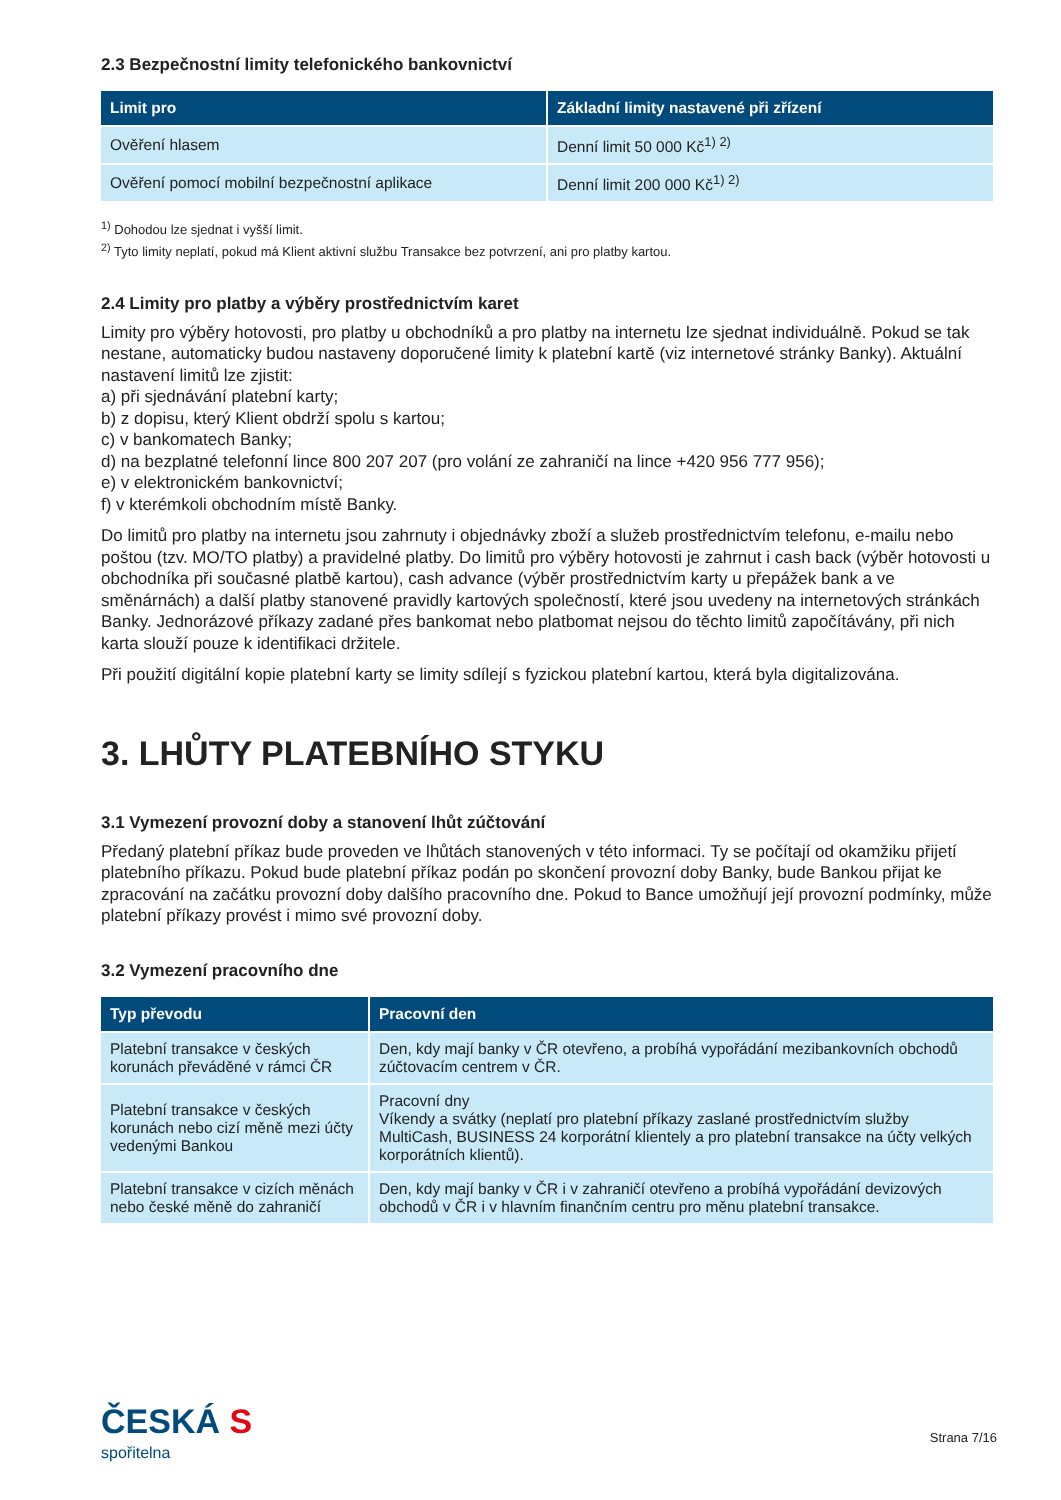2.3 Bezpečnostní limity telefonického bankovnictví
| Limit pro | Základní limity nastavené při zřízení |
| --- | --- |
| Ověření hlasem | Denní limit 50 000 Kč<sup>1) 2)</sup> |
| Ověření pomocí mobilní bezpečnostní aplikace | Denní limit 200 000 Kč<sup>1) 2)</sup> |
<sup>1)</sup> Dohodou lze sjednat i vyšší limit.
<sup>2)</sup> Tyto limity neplatí, pokud má Klient aktivní službu Transakce bez potvrzení, ani pro platby kartou.
2.4 Limity pro platby a výběry prostřednictvím karet
Limity pro výběry hotovosti, pro platby u obchodníků a pro platby na internetu lze sjednat individuálně. Pokud se tak nestane, automaticky budou nastaveny doporučené limity k platební kartě (viz internetové stránky Banky). Aktuální nastavení limitů lze zjistit:
a) při sjednávání platební karty;
b) z dopisu, který Klient obdrží spolu s kartou;
c) v bankomatech Banky;
d) na bezplatné telefonní lince 800 207 207 (pro volání ze zahraničí na lince +420 956 777 956);
e) v elektronickém bankovnictví;
f) v kterémkoli obchodním místě Banky.
Do limitů pro platby na internetu jsou zahrnuty i objednávky zboží a služeb prostřednictvím telefonu, e-mailu nebo poštou (tzv. MO/TO platby) a pravidelné platby. Do limitů pro výběry hotovosti je zahrnut i cash back (výběr hotovosti u obchodníka při současné platbě kartou), cash advance (výběr prostřednictvím karty u přepážek bank a ve směnárnách) a další platby stanovené pravidly kartových společností, které jsou uvedeny na internetových stránkách Banky. Jednorázové příkazy zadané přes bankomat nebo platbomat nejsou do těchto limitů započítávány, při nich karta slouží pouze k identifikaci držitele.
Při použití digitální kopie platební karty se limity sdílejí s fyzickou platební kartou, která byla digitalizována.
3. LHŮTY PLATEBNÍHO STYKU
3.1 Vymezení provozní doby a stanovení lhůt zúčtování
Předaný platební příkaz bude proveden ve lhůtách stanovených v této informaci. Ty se počítají od okamžiku přijetí platebního příkazu. Pokud bude platební příkaz podán po skončení provozní doby Banky, bude Bankou přijat ke zpracování na začátku provozní doby dalšího pracovního dne. Pokud to Bance umožňují její provozní podmínky, může platební příkazy provést i mimo své provozní doby.
3.2 Vymezení pracovního dne
| Typ převodu | Pracovní den |
| --- | --- |
| Platební transakce v českých korunách převáděné v rámci ČR | Den, kdy mají banky v ČR otevřeno, a probíhá vypořádání mezibankovních obchodů zúčtovacím centrem v ČR. |
| Platební transakce v českých korunách nebo cizí měně mezi účty vedenými Bankou | Pracovní dny Víkendy a svátky (neplatí pro platební příkazy zaslané prostřednictvím služby MultiCash, BUSINESS 24 korporátní klientely a pro platební transakce na účty velkých korporátních klientů). |
| Platební transakce v cizích měnách nebo české měně do zahraničí | Den, kdy mají banky v ČR i v zahraničí otevřeno a probíhá vypořádání devizových obchodů v ČR i v hlavním finančním centru pro měnu platební transakce. |
ČESKÁ S
spořitelna
Strana 7/16